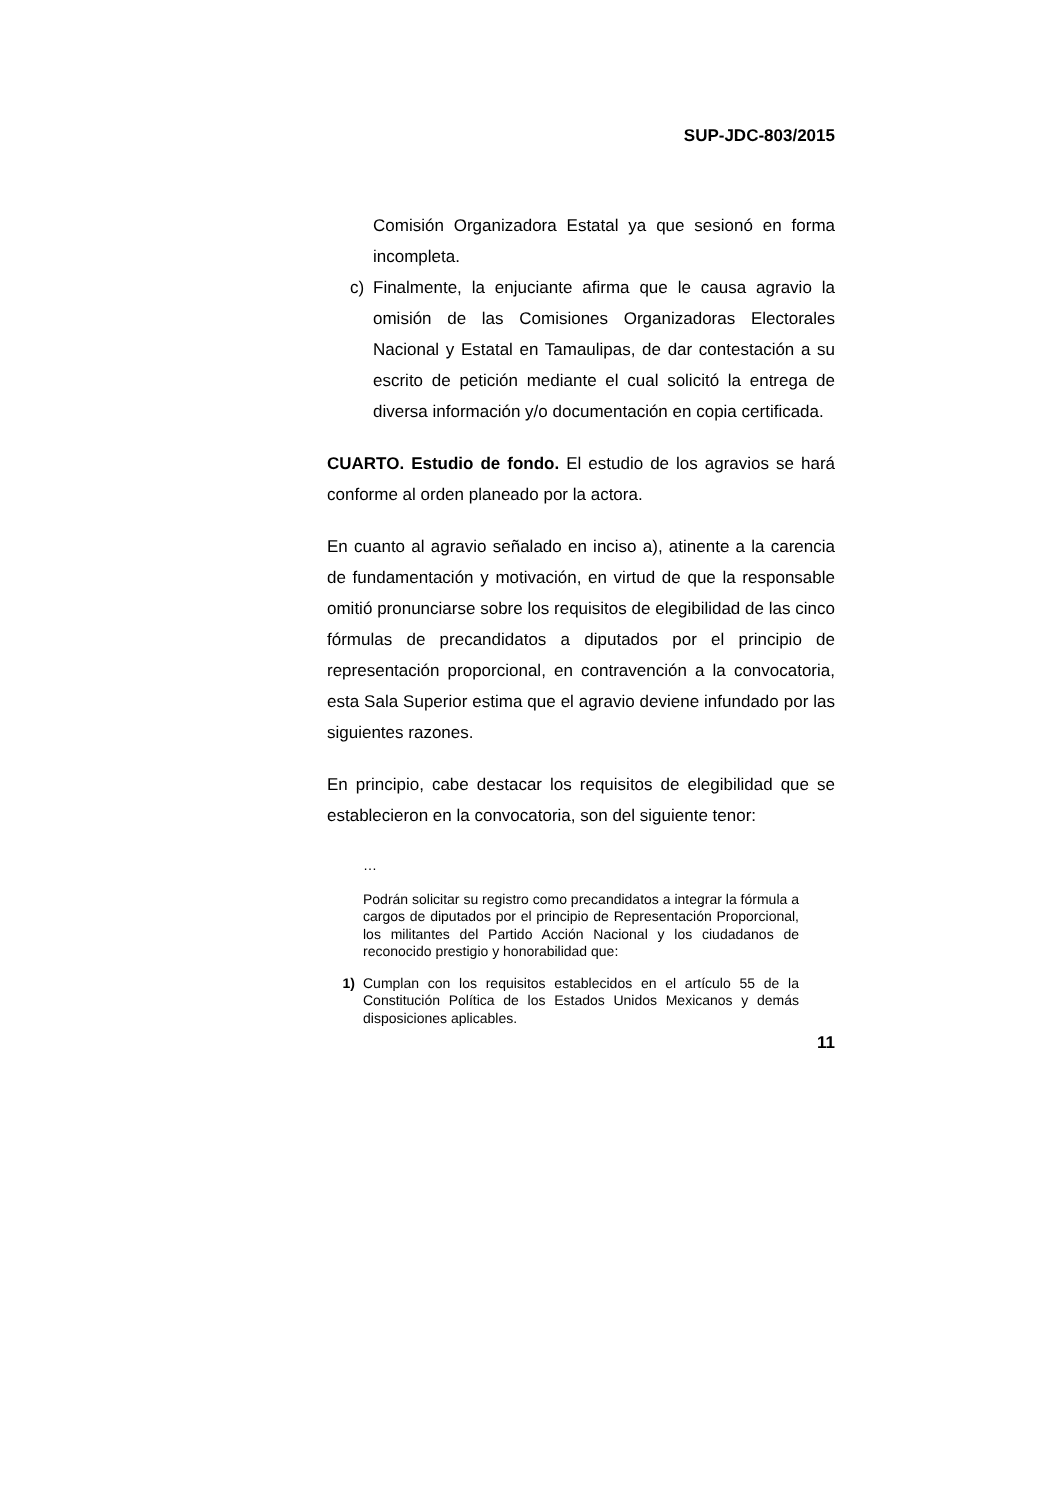SUP-JDC-803/2015
Comisión Organizadora Estatal ya que sesionó en forma incompleta.
c) Finalmente, la enjuciante afirma que le causa agravio la omisión de las Comisiones Organizadoras Electorales Nacional y Estatal en Tamaulipas, de dar contestación a su escrito de petición mediante el cual solicitó la entrega de diversa información y/o documentación en copia certificada.
CUARTO. Estudio de fondo. El estudio de los agravios se hará conforme al orden planeado por la actora.
En cuanto al agravio señalado en inciso a), atinente a la carencia de fundamentación y motivación, en virtud de que la responsable omitió pronunciarse sobre los requisitos de elegibilidad de las cinco fórmulas de precandidatos a diputados por el principio de representación proporcional, en contravención a la convocatoria, esta Sala Superior estima que el agravio deviene infundado por las siguientes razones.
En principio, cabe destacar los requisitos de elegibilidad que se establecieron en la convocatoria, son del siguiente tenor:
…
Podrán solicitar su registro como precandidatos a integrar la fórmula a cargos de diputados por el principio de Representación Proporcional, los militantes del Partido Acción Nacional y los ciudadanos de reconocido prestigio y honorabilidad que:
1) Cumplan con los requisitos establecidos en el artículo 55 de la Constitución Política de los Estados Unidos Mexicanos y demás disposiciones aplicables.
11